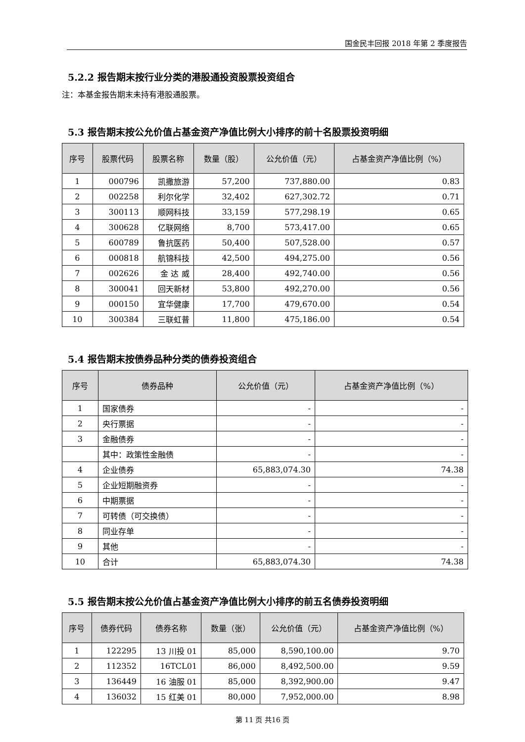国金民丰回报 2018 年第 2 季度报告
5.2.2 报告期末按行业分类的港股通投资股票投资组合
注：本基金报告期末未持有港股通股票。
5.3 报告期末按公允价值占基金资产净值比例大小排序的前十名股票投资明细
| 序号 | 股票代码 | 股票名称 | 数量（股） | 公允价值（元） | 占基金资产净值比例（%） |
| --- | --- | --- | --- | --- | --- |
| 1 | 000796 | 凯撒旅游 | 57,200 | 737,880.00 | 0.83 |
| 2 | 002258 | 利尔化学 | 32,402 | 627,302.72 | 0.71 |
| 3 | 300113 | 顺网科技 | 33,159 | 577,298.19 | 0.65 |
| 4 | 300628 | 亿联网络 | 8,700 | 573,417.00 | 0.65 |
| 5 | 600789 | 鲁抗医药 | 50,400 | 507,528.00 | 0.57 |
| 6 | 000818 | 航锦科技 | 42,500 | 494,275.00 | 0.56 |
| 7 | 002626 | 金 达 威 | 28,400 | 492,740.00 | 0.56 |
| 8 | 300041 | 回天新材 | 53,800 | 492,270.00 | 0.56 |
| 9 | 000150 | 宜华健康 | 17,700 | 479,670.00 | 0.54 |
| 10 | 300384 | 三联虹普 | 11,800 | 475,186.00 | 0.54 |
5.4 报告期末按债券品种分类的债券投资组合
| 序号 | 债券品种 | 公允价值（元） | 占基金资产净值比例（%） |
| --- | --- | --- | --- |
| 1 | 国家债券 | - | - |
| 2 | 央行票据 | - | - |
| 3 | 金融债券 | - | - |
| | 其中：政策性金融债 | - | - |
| 4 | 企业债券 | 65,883,074.30 | 74.38 |
| 5 | 企业短期融资券 | - | - |
| 6 | 中期票据 | - | - |
| 7 | 可转债（可交换债） | - | - |
| 8 | 同业存单 | - | - |
| 9 | 其他 | - | - |
| 10 | 合计 | 65,883,074.30 | 74.38 |
5.5 报告期末按公允价值占基金资产净值比例大小排序的前五名债券投资明细
| 序号 | 债券代码 | 债券名称 | 数量（张） | 公允价值（元） | 占基金资产净值比例（%） |
| --- | --- | --- | --- | --- | --- |
| 1 | 122295 | 13 川投 01 | 85,000 | 8,590,100.00 | 9.70 |
| 2 | 112352 | 16TCL01 | 86,000 | 8,492,500.00 | 9.59 |
| 3 | 136449 | 16 油服 01 | 85,000 | 8,392,900.00 | 9.47 |
| 4 | 136032 | 15 红美 01 | 80,000 | 7,952,000.00 | 8.98 |
第 11 页 共16 页